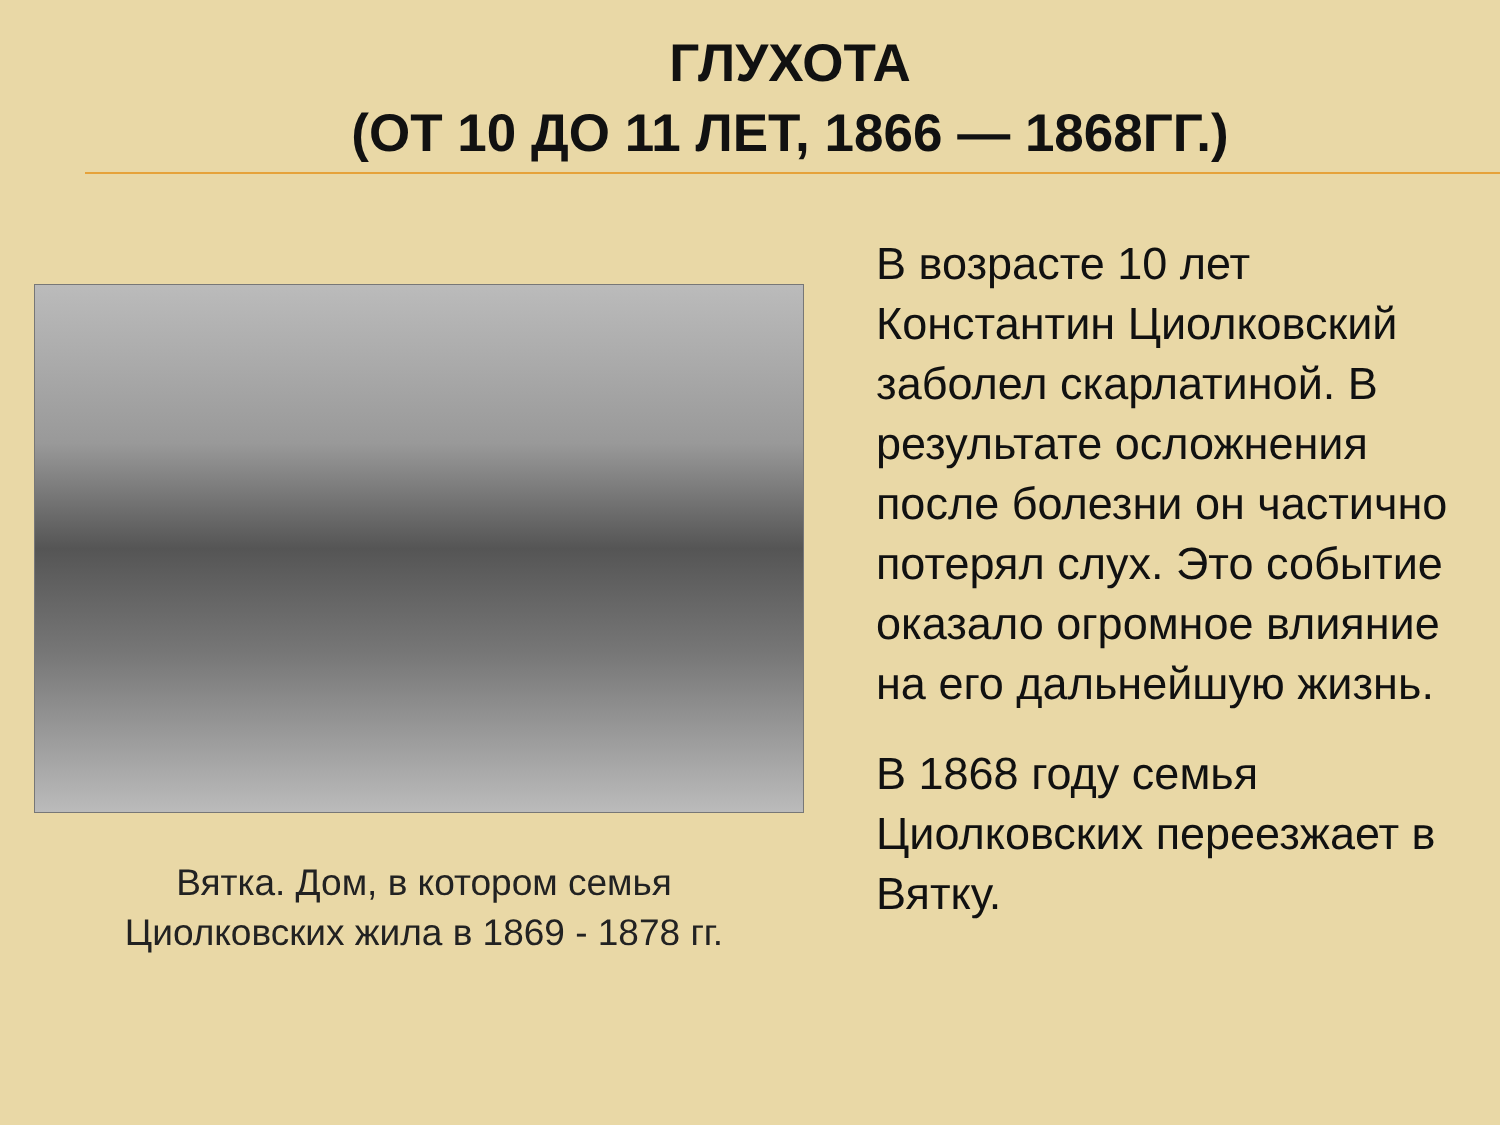ГЛУХОТА
(ОТ 10 ДО 11 ЛЕТ, 1866 — 1868ГГ.)
Вятка. Дом, в котором семья Циолковских жила в 1869 - 1878 гг.
В возрасте 10 лет Константин Циолковский заболел скарлатиной. В результате осложнения после болезни он частично потерял слух. Это событие оказало огромное влияние на его дальнейшую жизнь.
В 1868 году семья Циолковских переезжает в Вятку.